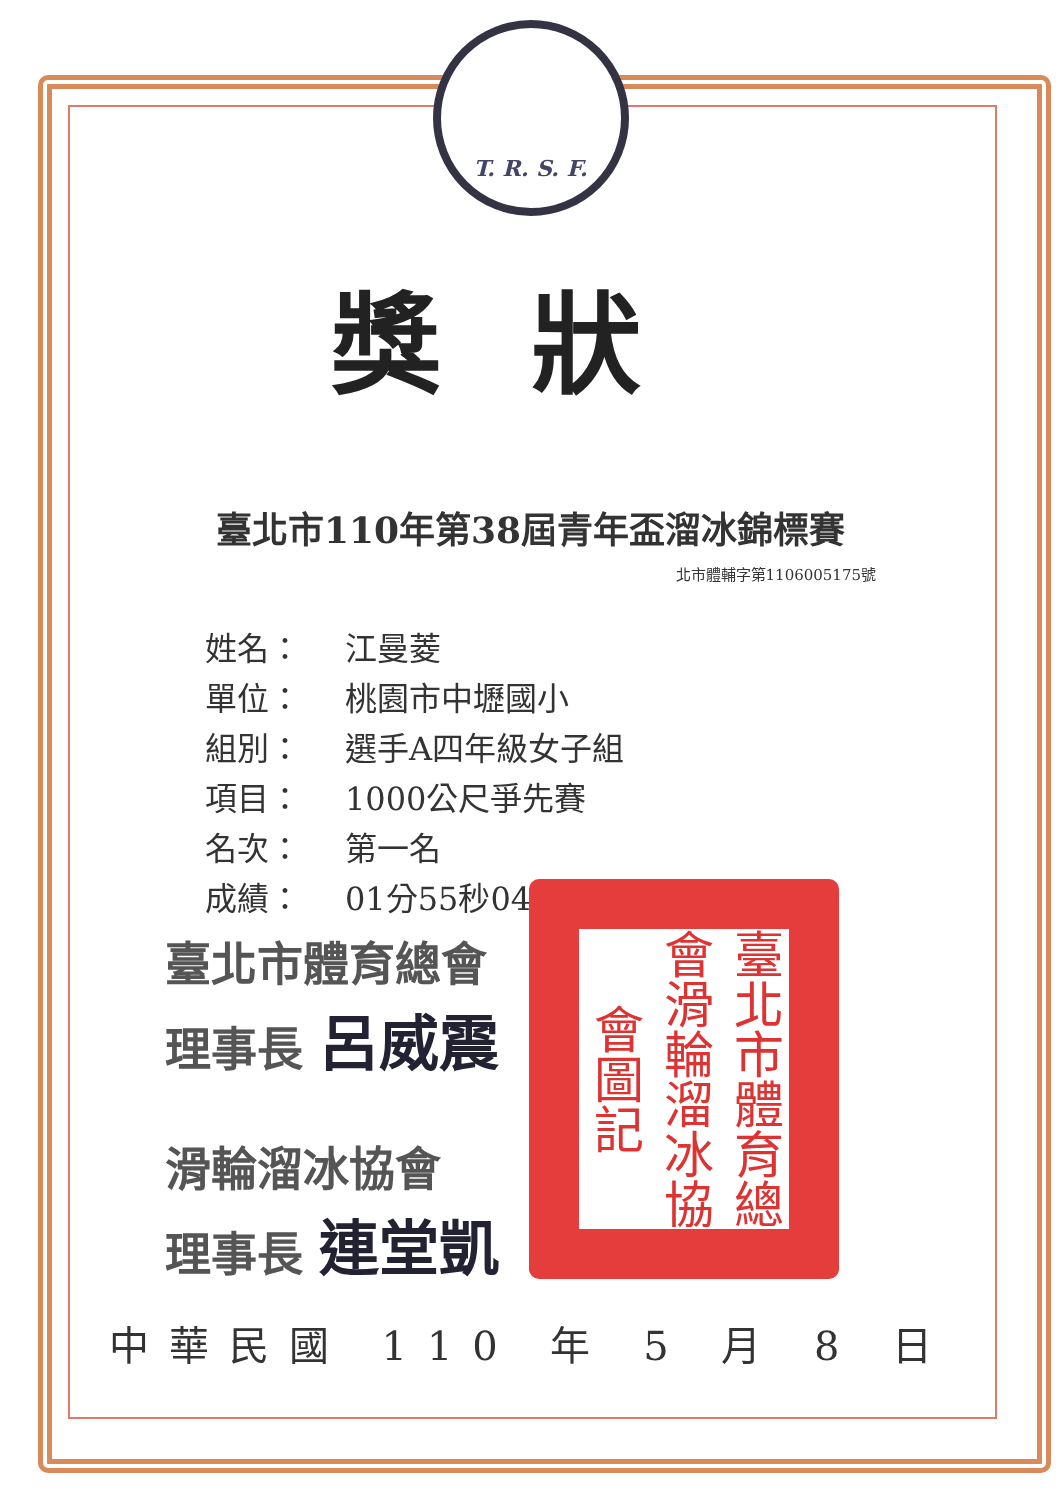T. R. S. F.
獎狀
臺北市110年第38屆青年盃溜冰錦標賽
北市體輔字第1106005175號
姓名： 江曼菱
單位： 桃園市中壢國小
組別： 選手A四年級女子組
項目： 1000公尺爭先賽
名次： 第一名
成績： 01分55秒049
臺北市體育總會
理事長 呂威震
滑輪溜冰協會
理事長 連堂凱
臺北市體育總會滑輪溜冰協會圖記
中華民國 110 年 5 月 8 日